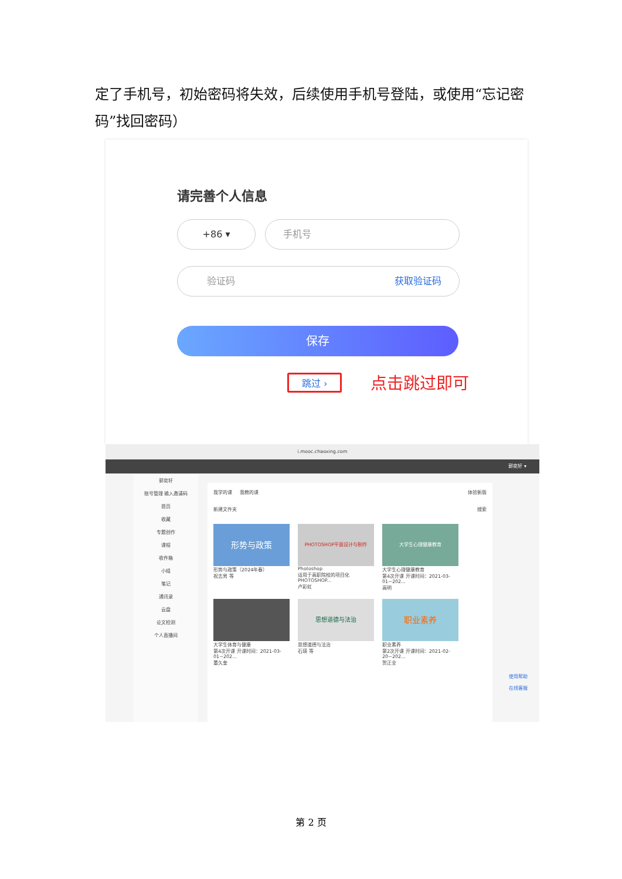定了手机号，初始密码将失效，后续使用手机号登陆，或使用“忘记密码”找回密码）
请完善个人信息
+86 ▾ 手机号
验证码 获取验证码
保存
跳过 › 点击跳过即可
i.mooc.chaoxing.com
郭奕轩 ▾
郭奕轩
账号管理 输入邀请码
首页
收藏
专题创作
课程
收件箱
小组
笔记
通讯录
云盘
论文检测
个人直播间
我学的课 我教的课 体验新版
新建文件夹 搜索
形势与政策
形势与政策（2024年春）
祝志男 等
PHOTOSHOP平面设计与制作
Photoshop
适用于高职院校的项目化PHOTOSHOP...
卢彩虹
大学生心理健康教育
大学生心理健康教育
第4次开课 开课时间：2021-03-01~202...
高明
大学生体育与健康
第4次开课 开课时间：2021-03-01~202...
董久奎
思想道德与法治
思想道德与法治
石瑛 等
职业素养
职业素养
第2次开课 开课时间：2021-02-20~202...
贺正全
使用帮助
在线客服
第 2 页